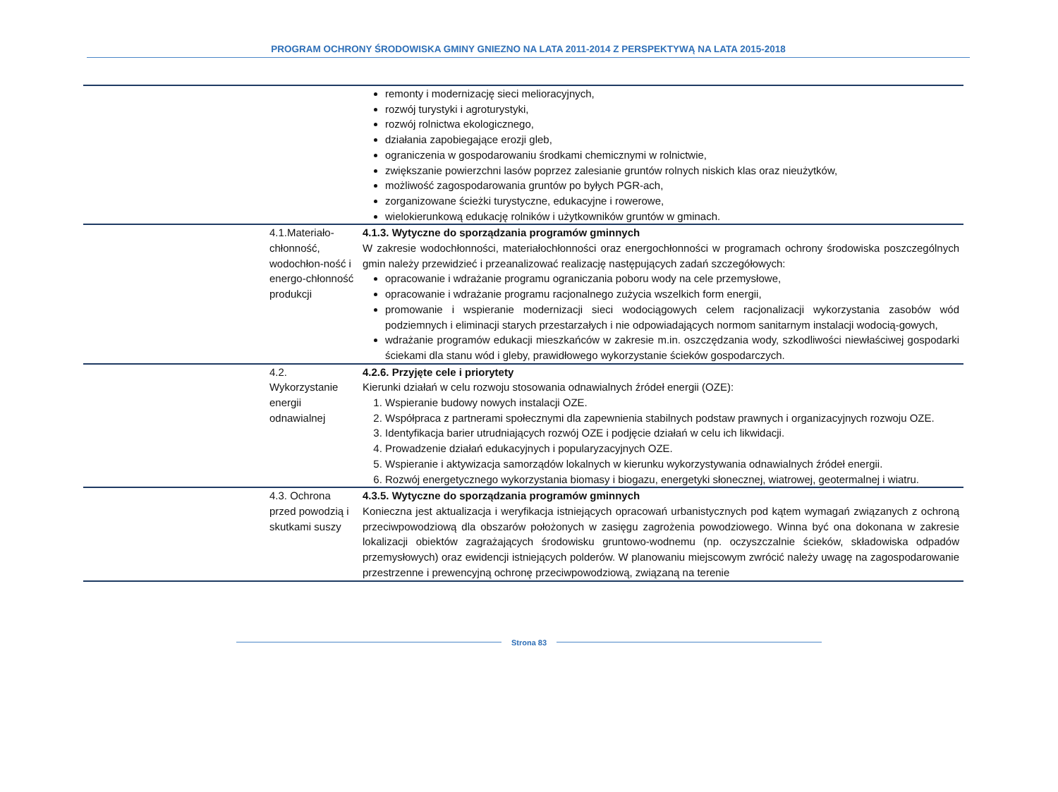PROGRAM OCHRONY ŚRODOWISKA GMINY GNIEZNO NA LATA 2011-2014 Z PERSPEKTYWĄ NA LATA 2015-2018
| | | remonty i modernizację sieci melioracyjnych, rozwój turystyki i agroturystyki, rozwój rolnictwa ekologicznego, działania zapobiegające erozji gleb, ograniczenia w gospodarowaniu środkami chemicznymi w rolnictwie, zwiększanie powierzchni lasów poprzez zalesianie gruntów rolnych niskich klas oraz nieużytków, możliwość zagospodarowania gruntów po byłych PGR-ach, zorganizowane ścieżki turystyczne, edukacyjne i rowerowe, wielokierunkową edukację rolników i użytkowników gruntów w gminach. |
| | 4.1.Materiało-chłonność, wodochłon-ność i energo-chłonność produkcji | 4.1.3. Wytyczne do sporządzania programów gminnych W zakresie wodochłonności, materiałochłonności oraz energochłonności w programach ochrony środowiska poszczególnych gmin należy przewidzieć i przeanalizować realizację następujących zadań szczegółowych: opracowanie i wdrażanie programu ograniczania poboru wody na cele przemysłowe, opracowanie i wdrażanie programu racjonalnego zużycia wszelkich form energii, promowanie i wspieranie modernizacji sieci wodociągowych celem racjonalizacji wykorzystania zasobów wód podziemnych i eliminacji starych przestarzałych i nie odpowiadających normom sanitarnym instalacji wodocią-gowych, wdrażanie programów edukacji mieszkańców w zakresie m.in. oszczędzania wody, szkodliwości niewłaściwej gospodarki ściekami dla stanu wód i gleby, prawidłowego wykorzystanie ścieków gospodarczych. |
| | 4.2. Wykorzystanie energii odnawialnej | 4.2.6. Przyjęte cele i priorytety Kierunki działań w celu rozwoju stosowania odnawialnych źródeł energii (OZE): 1. Wspieranie budowy nowych instalacji OZE. 2. Współpraca z partnerami społecznymi dla zapewnienia stabilnych podstaw prawnych i organizacyjnych rozwoju OZE. 3. Identyfikacja barier utrudniających rozwój OZE i podjęcie działań w celu ich likwidacji. 4. Prowadzenie działań edukacyjnych i popularyzacyjnych OZE. 5. Wspieranie i aktywizacja samorządów lokalnych w kierunku wykorzystywania odnawialnych źródeł energii. 6. Rozwój energetycznego wykorzystania biomasy i biogazu, energetyki słonecznej, wiatrowej, geotermalnej i wiatru. |
| | 4.3. Ochrona przed powodzią i skutkami suszy | 4.3.5. Wytyczne do sporządzania programów gminnych Konieczna jest aktualizacja i weryfikacja istniejących opracowań urbanistycznych pod kątem wymagań związanych z ochroną przeciwpowodziową dla obszarów położonych w zasięgu zagrożenia powodziowego. Winna być ona dokonana w zakresie lokalizacji obiektów zagrażających środowisku gruntowo-wodnemu (np. oczyszczalnie ścieków, składowiska odpadów przemysłowych) oraz ewidencji istniejących polderów. W planowaniu miejscowym zwrócić należy uwagę na zagospodarowanie przestrzenne i prewencyjną ochronę przeciwpowodziową, związaną na terenie |
Strona 83